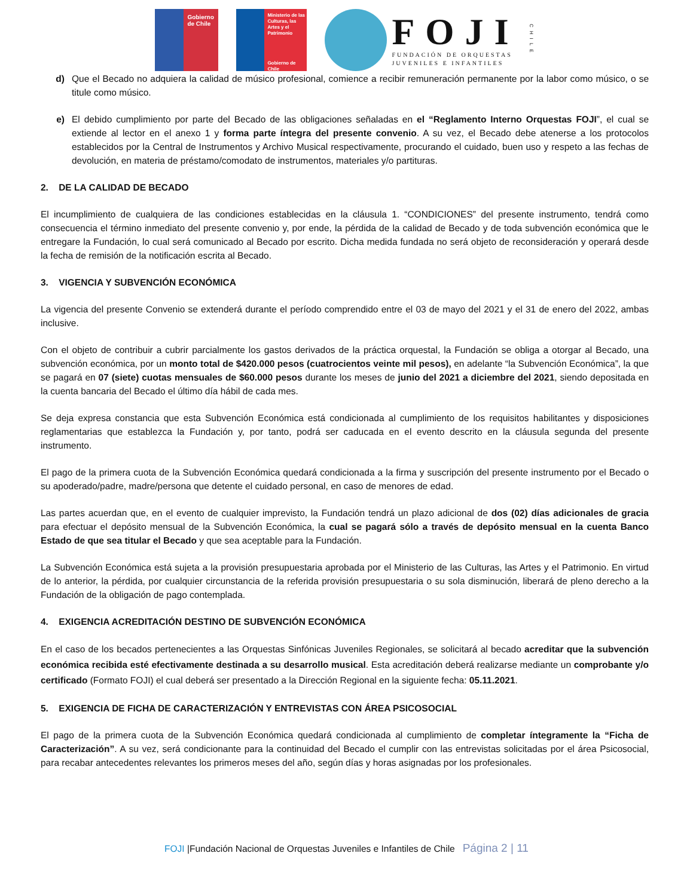Gobierno de Chile
Ministerio de las Culturas, las Artes y el Patrimonio
Gobierno de Chile
FOJI
FUNDACIÓN DE ORQUESTAS
JUVENILES E INFANTILES
CHILE
d) Que el Becado no adquiera la calidad de músico profesional, comience a recibir remuneración permanente por la labor como músico, o se titule como músico.
e) El debido cumplimiento por parte del Becado de las obligaciones señaladas en el “Reglamento Interno Orquestas FOJI”, el cual se extiende al lector en el anexo 1 y forma parte íntegra del presente convenio. A su vez, el Becado debe atenerse a los protocolos establecidos por la Central de Instrumentos y Archivo Musical respectivamente, procurando el cuidado, buen uso y respeto a las fechas de devolución, en materia de préstamo/comodato de instrumentos, materiales y/o partituras.
2. DE LA CALIDAD DE BECADO
El incumplimiento de cualquiera de las condiciones establecidas en la cláusula 1. “CONDICIONES” del presente instrumento, tendrá como consecuencia el término inmediato del presente convenio y, por ende, la pérdida de la calidad de Becado y de toda subvención económica que le entregare la Fundación, lo cual será comunicado al Becado por escrito. Dicha medida fundada no será objeto de reconsideración y operará desde la fecha de remisión de la notificación escrita al Becado.
3. VIGENCIA Y SUBVENCIÓN ECONÓMICA
La vigencia del presente Convenio se extenderá durante el período comprendido entre el 03 de mayo del 2021 y el 31 de enero del 2022, ambas inclusive.
Con el objeto de contribuir a cubrir parcialmente los gastos derivados de la práctica orquestal, la Fundación se obliga a otorgar al Becado, una subvención económica, por un monto total de $420.000 pesos (cuatrocientos veinte mil pesos), en adelante “la Subvención Económica”, la que se pagará en 07 (siete) cuotas mensuales de $60.000 pesos durante los meses de junio del 2021 a diciembre del 2021, siendo depositada en la cuenta bancaria del Becado el último día hábil de cada mes.
Se deja expresa constancia que esta Subvención Económica está condicionada al cumplimiento de los requisitos habilitantes y disposiciones reglamentarias que establezca la Fundación y, por tanto, podrá ser caducada en el evento descrito en la cláusula segunda del presente instrumento.
El pago de la primera cuota de la Subvención Económica quedará condicionada a la firma y suscripción del presente instrumento por el Becado o su apoderado/padre, madre/persona que detente el cuidado personal, en caso de menores de edad.
Las partes acuerdan que, en el evento de cualquier imprevisto, la Fundación tendrá un plazo adicional de dos (02) días adicionales de gracia para efectuar el depósito mensual de la Subvención Económica, la cual se pagará sólo a través de depósito mensual en la cuenta Banco Estado de que sea titular el Becado y que sea aceptable para la Fundación.
La Subvención Económica está sujeta a la provisión presupuestaria aprobada por el Ministerio de las Culturas, las Artes y el Patrimonio. En virtud de lo anterior, la pérdida, por cualquier circunstancia de la referida provisión presupuestaria o su sola disminución, liberará de pleno derecho a la Fundación de la obligación de pago contemplada.
4. EXIGENCIA ACREDITACIÓN DESTINO DE SUBVENCIÓN ECONÓMICA
En el caso de los becados pertenecientes a las Orquestas Sinfónicas Juveniles Regionales, se solicitará al becado acreditar que la subvención económica recibida esté efectivamente destinada a su desarrollo musical. Esta acreditación deberá realizarse mediante un comprobante y/o certificado (Formato FOJI) el cual deberá ser presentado a la Dirección Regional en la siguiente fecha: 05.11.2021.
5. EXIGENCIA DE FICHA DE CARACTERIZACIÓN Y ENTREVISTAS CON ÁREA PSICOSOCIAL
El pago de la primera cuota de la Subvención Económica quedará condicionada al cumplimiento de completar íntegramente la “Ficha de Caracterización”. A su vez, será condicionante para la continuidad del Becado el cumplir con las entrevistas solicitadas por el área Psicosocial, para recabar antecedentes relevantes los primeros meses del año, según días y horas asignadas por los profesionales.
FOJI |Fundación Nacional de Orquestas Juveniles e Infantiles de Chile Página 2 | 11